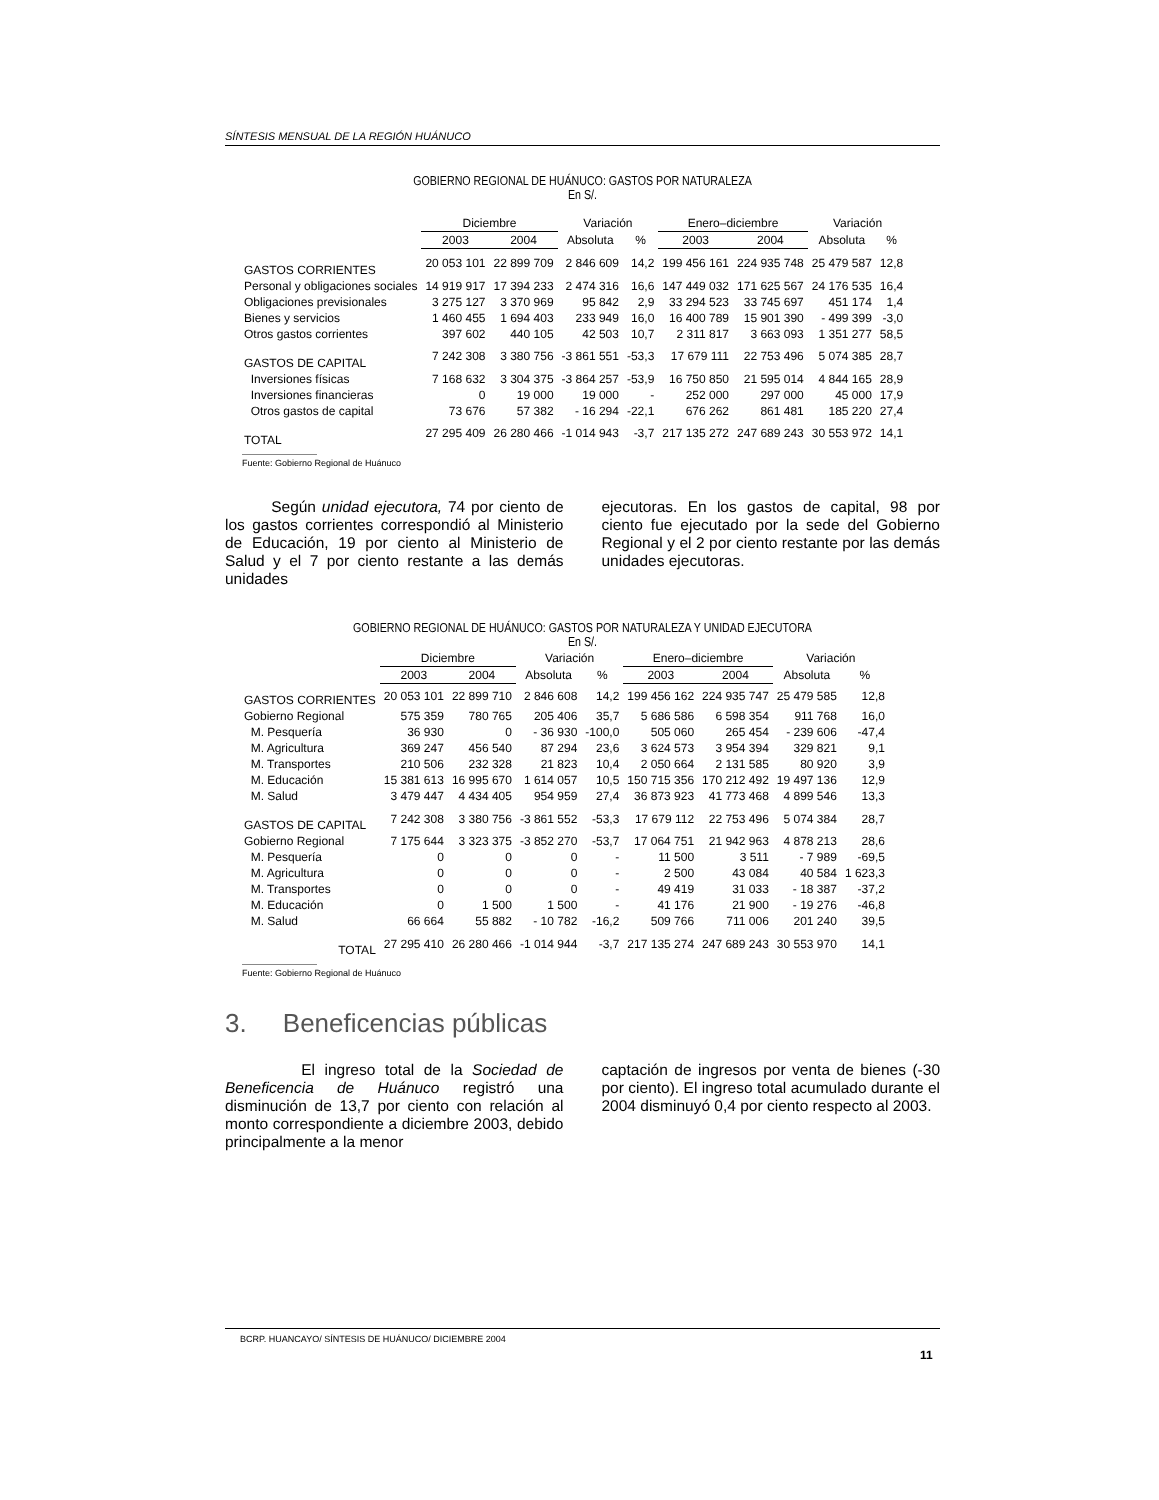SÍNTESIS MENSUAL DE LA REGIÓN HUÁNUCO
GOBIERNO REGIONAL DE HUÁNUCO: GASTOS POR NATURALEZA
En S/.
| | Diciembre | | Variación | | Enero–diciembre | | Variación | |
| --- | --- | --- | --- | --- | --- | --- | --- | --- |
| | 2003 | 2004 | Absoluta | % | 2003 | 2004 | Absoluta | % |
| GASTOS CORRIENTES | 20 053 101 | 22 899 709 | 2 846 609 | 14,2 | 199 456 161 | 224 935 748 | 25 479 587 | 12,8 |
| Personal y obligaciones sociales | 14 919 917 | 17 394 233 | 2 474 316 | 16,6 | 147 449 032 | 171 625 567 | 24 176 535 | 16,4 |
| Obligaciones previsionales | 3 275 127 | 3 370 969 | 95 842 | 2,9 | 33 294 523 | 33 745 697 | 451 174 | 1,4 |
| Bienes y servicios | 1 460 455 | 1 694 403 | 233 949 | 16,0 | 16 400 789 | 15 901 390 | - 499 399 | -3,0 |
| Otros gastos corrientes | 397 602 | 440 105 | 42 503 | 10,7 | 2 311 817 | 3 663 093 | 1 351 277 | 58,5 |
| GASTOS DE CAPITAL | 7 242 308 | 3 380 756 | -3 861 551 | -53,3 | 17 679 111 | 22 753 496 | 5 074 385 | 28,7 |
| Inversiones físicas | 7 168 632 | 3 304 375 | -3 864 257 | -53,9 | 16 750 850 | 21 595 014 | 4 844 165 | 28,9 |
| Inversiones financieras | 0 | 19 000 | 19 000 | - | 252 000 | 297 000 | 45 000 | 17,9 |
| Otros gastos de capital | 73 676 | 57 382 | - 16 294 | -22,1 | 676 262 | 861 481 | 185 220 | 27,4 |
| TOTAL | 27 295 409 | 26 280 466 | -1 014 943 | -3,7 | 217 135 272 | 247 689 243 | 30 553 972 | 14,1 |
Fuente: Gobierno Regional de Huánuco
Según unidad ejecutora, 74 por ciento de los gastos corrientes correspondió al Ministerio de Educación, 19 por ciento al Ministerio de Salud y el 7 por ciento restante a las demás unidades
ejecutoras. En los gastos de capital, 98 por ciento fue ejecutado por la sede del Gobierno Regional y el 2 por ciento restante por las demás unidades ejecutoras.
GOBIERNO REGIONAL DE HUÁNUCO: GASTOS POR NATURALEZA Y UNIDAD EJECUTORA
En S/.
| | Diciembre | | Variación | | Enero–diciembre | | Variación | |
| --- | --- | --- | --- | --- | --- | --- | --- | --- |
| | 2003 | 2004 | Absoluta | % | 2003 | 2004 | Absoluta | % |
| GASTOS CORRIENTES | 20 053 101 | 22 899 710 | 2 846 608 | 14,2 | 199 456 162 | 224 935 747 | 25 479 585 | 12,8 |
| Gobierno Regional | 575 359 | 780 765 | 205 406 | 35,7 | 5 686 586 | 6 598 354 | 911 768 | 16,0 |
| M. Pesquería | 36 930 | 0 | - 36 930 | -100,0 | 505 060 | 265 454 | - 239 606 | -47,4 |
| M. Agricultura | 369 247 | 456 540 | 87 294 | 23,6 | 3 624 573 | 3 954 394 | 329 821 | 9,1 |
| M. Transportes | 210 506 | 232 328 | 21 823 | 10,4 | 2 050 664 | 2 131 585 | 80 920 | 3,9 |
| M. Educación | 15 381 613 | 16 995 670 | 1 614 057 | 10,5 | 150 715 356 | 170 212 492 | 19 497 136 | 12,9 |
| M. Salud | 3 479 447 | 4 434 405 | 954 959 | 27,4 | 36 873 923 | 41 773 468 | 4 899 546 | 13,3 |
| GASTOS DE CAPITAL | 7 242 308 | 3 380 756 | -3 861 552 | -53,3 | 17 679 112 | 22 753 496 | 5 074 384 | 28,7 |
| Gobierno Regional | 7 175 644 | 3 323 375 | -3 852 270 | -53,7 | 17 064 751 | 21 942 963 | 4 878 213 | 28,6 |
| M. Pesquería | 0 | 0 | 0 | - | 11 500 | 3 511 | - 7 989 | -69,5 |
| M. Agricultura | 0 | 0 | 0 | - | 2 500 | 43 084 | 40 584 | 1 623,3 |
| M. Transportes | 0 | 0 | 0 | - | 49 419 | 31 033 | - 18 387 | -37,2 |
| M. Educación | 0 | 1 500 | 1 500 | - | 41 176 | 21 900 | - 19 276 | -46,8 |
| M. Salud | 66 664 | 55 882 | - 10 782 | -16,2 | 509 766 | 711 006 | 201 240 | 39,5 |
| TOTAL | 27 295 410 | 26 280 466 | -1 014 944 | -3,7 | 217 135 274 | 247 689 243 | 30 553 970 | 14,1 |
Fuente: Gobierno Regional de Huánuco
3. Beneficencias públicas
El ingreso total de la Sociedad de Beneficencia de Huánuco registró una disminución de 13,7 por ciento con relación al monto correspondiente a diciembre 2003, debido principalmente a la menor
captación de ingresos por venta de bienes (-30 por ciento). El ingreso total acumulado durante el 2004 disminuyó 0,4 por ciento respecto al 2003.
BCRP. HUANCAYO/ SÍNTESIS DE HUÁNUCO/ DICIEMBRE 2004
11